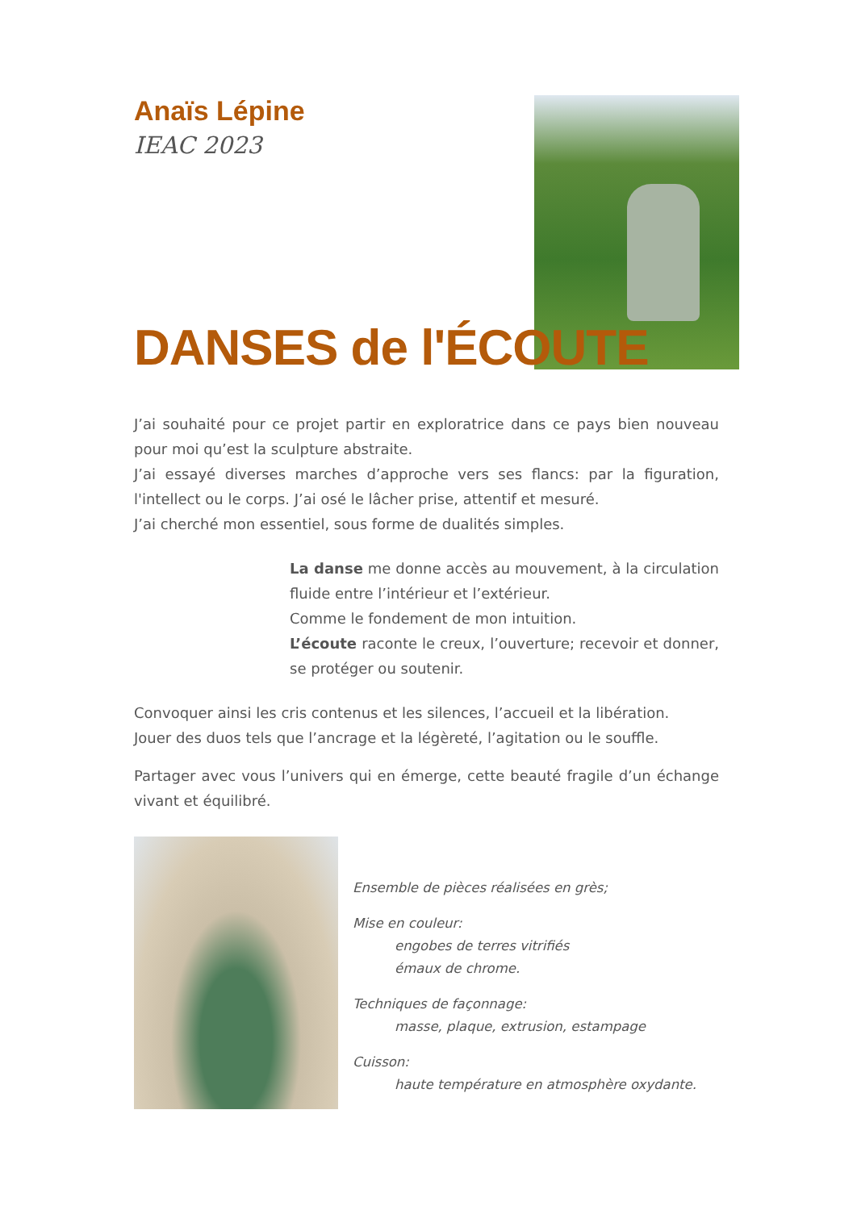Anaïs Lépine
IEAC 2023
DANSES de l'ÉCOUTE
J’ai souhaité pour ce projet partir en exploratrice dans ce pays bien nouveau pour moi qu’est la sculpture abstraite.
J’ai essayé diverses marches d’approche vers ses flancs: par la figuration, l'intellect ou le corps. J’ai osé le lâcher prise, attentif et mesuré.
J’ai cherché mon essentiel, sous forme de dualités simples.
La danse me donne accès au mouvement, à la circulation fluide entre l’intérieur et l’extérieur.
Comme le fondement de mon intuition.
L’écoute raconte le creux, l’ouverture; recevoir et donner, se protéger ou soutenir.
Convoquer ainsi les cris contenus et les silences, l’accueil et la libération.
Jouer des duos tels que l’ancrage et la légèreté, l’agitation ou le souffle.
Partager avec vous l’univers qui en émerge, cette beauté fragile d’un échange vivant et équilibré.
Ensemble de pièces réalisées en grès;
Mise en couleur:
engobes de terres vitrifiés
émaux de chrome.
Techniques de façonnage:
masse, plaque, extrusion, estampage
Cuisson:
haute température en atmosphère oxydante.